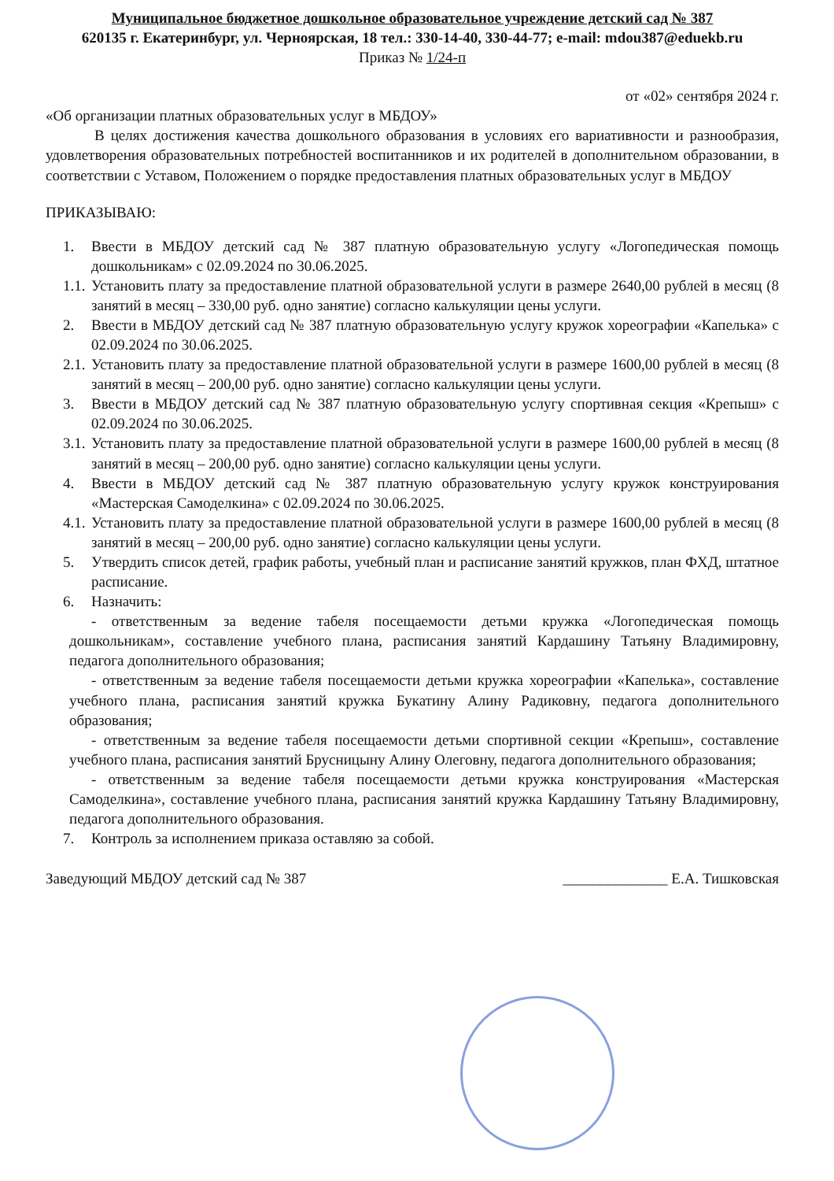Муниципальное бюджетное дошкольное образовательное учреждение детский сад № 387
620135 г. Екатеринбург, ул. Черноярская, 18 тел.: 330-14-40, 330-44-77; e-mail: mdou387@eduekb.ru
Приказ № 1/24-п
от «02» сентября 2024 г.
«Об организации платных образовательных услуг в МБДОУ»
В целях достижения качества дошкольного образования в условиях его вариативности и разнообразия, удовлетворения образовательных потребностей воспитанников и их родителей в дополнительном образовании, в соответствии с Уставом, Положением о порядке предоставления платных образовательных услуг в МБДОУ
ПРИКАЗЫВАЮ:
1. Ввести в МБДОУ детский сад № 387 платную образовательную услугу «Логопедическая помощь дошкольникам» с 02.09.2024 по 30.06.2025.
1.1. Установить плату за предоставление платной образовательной услуги в размере 2640,00 рублей в месяц (8 занятий в месяц – 330,00 руб. одно занятие) согласно калькуляции цены услуги.
2. Ввести в МБДОУ детский сад № 387 платную образовательную услугу кружок хореографии «Капелька» с 02.09.2024 по 30.06.2025.
2.1. Установить плату за предоставление платной образовательной услуги в размере 1600,00 рублей в месяц (8 занятий в месяц – 200,00 руб. одно занятие) согласно калькуляции цены услуги.
3. Ввести в МБДОУ детский сад № 387 платную образовательную услугу спортивная секция «Крепыш» с 02.09.2024 по 30.06.2025.
3.1. Установить плату за предоставление платной образовательной услуги в размере 1600,00 рублей в месяц (8 занятий в месяц – 200,00 руб. одно занятие) согласно калькуляции цены услуги.
4. Ввести в МБДОУ детский сад № 387 платную образовательную услугу кружок конструирования «Мастерская Самоделкина» с 02.09.2024 по 30.06.2025.
4.1. Установить плату за предоставление платной образовательной услуги в размере 1600,00 рублей в месяц (8 занятий в месяц – 200,00 руб. одно занятие) согласно калькуляции цены услуги.
5. Утвердить список детей, график работы, учебный план и расписание занятий кружков, план ФХД, штатное расписание.
6. Назначить:
- ответственным за ведение табеля посещаемости детьми кружка «Логопедическая помощь дошкольникам», составление учебного плана, расписания занятий Кардашину Татьяну Владимировну, педагога дополнительного образования;
- ответственным за ведение табеля посещаемости детьми кружка хореографии «Капелька», составление учебного плана, расписания занятий кружка Букатину Алину Радиковну, педагога дополнительного образования;
- ответственным за ведение табеля посещаемости детьми спортивной секции «Крепыш», составление учебного плана, расписания занятий Брусницыну Алину Олеговну, педагога дополнительного образования;
- ответственным за ведение табеля посещаемости детьми кружка конструирования «Мастерская Самоделкина», составление учебного плана, расписания занятий кружка Кардашину Татьяну Владимировну, педагога дополнительного образования.
7. Контроль за исполнением приказа оставляю за собой.
Заведующий МБДОУ детский сад № 387 ______________ Е.А. Тишковская